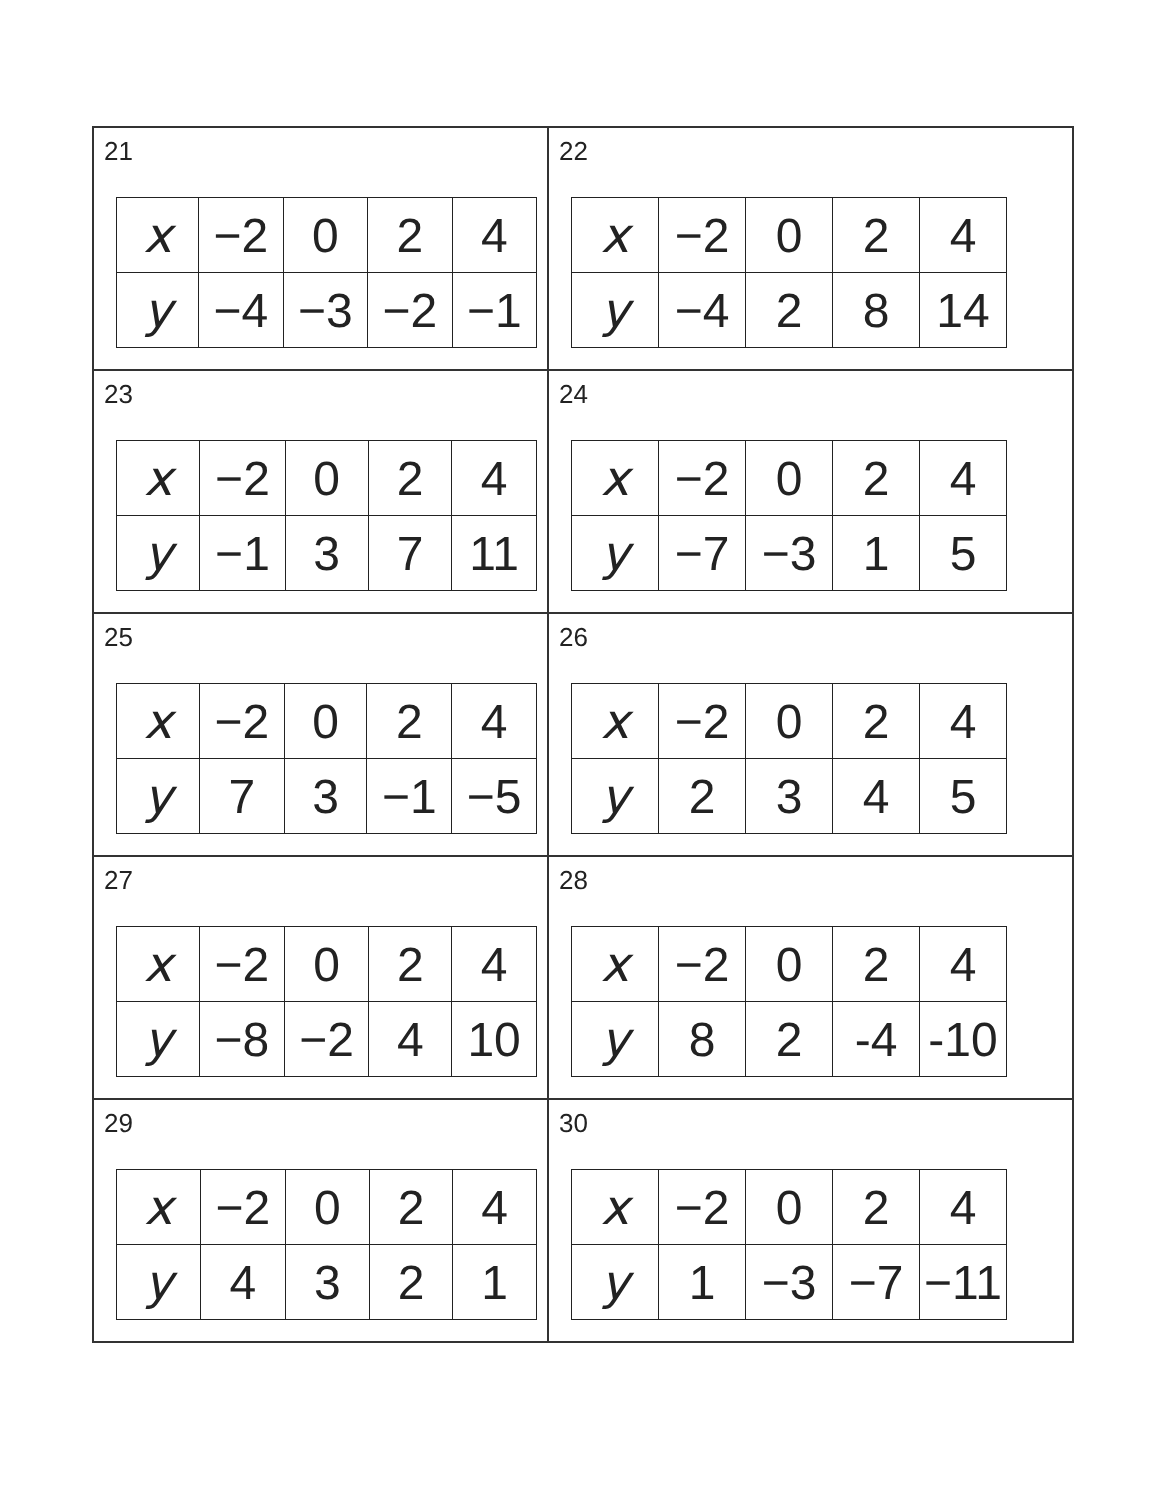21
| x | −2 | 0 | 2 | 4 |
| y | −4 | −3 | −2 | −1 |
22
| x | −2 | 0 | 2 | 4 |
| y | −4 | 2 | 8 | 14 |
23
| x | −2 | 0 | 2 | 4 |
| y | −1 | 3 | 7 | 11 |
24
| x | −2 | 0 | 2 | 4 |
| y | −7 | −3 | 1 | 5 |
25
| x | −2 | 0 | 2 | 4 |
| y | 7 | 3 | −1 | −5 |
26
| x | −2 | 0 | 2 | 4 |
| y | 2 | 3 | 4 | 5 |
27
| x | −2 | 0 | 2 | 4 |
| y | −8 | −2 | 4 | 10 |
28
| x | −2 | 0 | 2 | 4 |
| y | 8 | 2 | -4 | -10 |
29
| x | −2 | 0 | 2 | 4 |
| y | 4 | 3 | 2 | 1 |
30
| x | −2 | 0 | 2 | 4 |
| y | 1 | −3 | −7 | −11 |